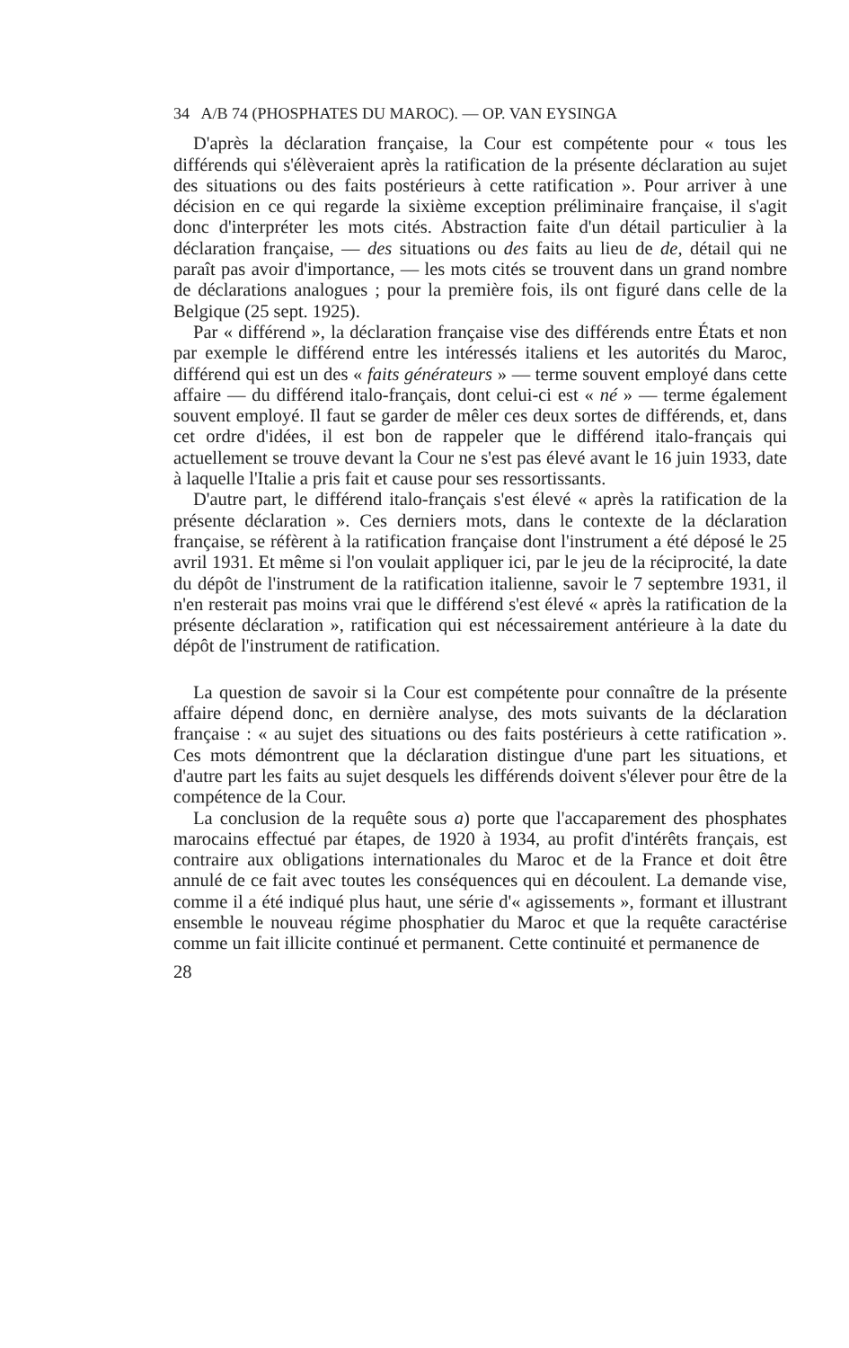34 A/B 74 (PHOSPHATES DU MAROC). — OP. VAN EYSINGA
D'après la déclaration française, la Cour est compétente pour « tous les différends qui s'élèveraient après la ratification de la présente déclaration au sujet des situations ou des faits postérieurs à cette ratification ». Pour arriver à une décision en ce qui regarde la sixième exception préliminaire française, il s'agit donc d'interpréter les mots cités. Abstraction faite d'un détail particulier à la déclaration française, — des situations ou des faits au lieu de de, détail qui ne paraît pas avoir d'importance, — les mots cités se trouvent dans un grand nombre de déclarations analogues ; pour la première fois, ils ont figuré dans celle de la Belgique (25 sept. 1925).
Par « différend », la déclaration française vise des différends entre États et non par exemple le différend entre les intéressés italiens et les autorités du Maroc, différend qui est un des « faits générateurs » — terme souvent employé dans cette affaire — du différend italo-français, dont celui-ci est « né » — terme également souvent employé. Il faut se garder de mêler ces deux sortes de différends, et, dans cet ordre d'idées, il est bon de rappeler que le différend italo-français qui actuellement se trouve devant la Cour ne s'est pas élevé avant le 16 juin 1933, date à laquelle l'Italie a pris fait et cause pour ses ressortissants.
D'autre part, le différend italo-français s'est élevé « après la ratification de la présente déclaration ». Ces derniers mots, dans le contexte de la déclaration française, se réfèrent à la ratification française dont l'instrument a été déposé le 25 avril 1931. Et même si l'on voulait appliquer ici, par le jeu de la réciprocité, la date du dépôt de l'instrument de la ratification italienne, savoir le 7 septembre 1931, il n'en resterait pas moins vrai que le différend s'est élevé « après la ratification de la présente déclaration », ratification qui est nécessairement antérieure à la date du dépôt de l'instrument de ratification.
La question de savoir si la Cour est compétente pour connaître de la présente affaire dépend donc, en dernière analyse, des mots suivants de la déclaration française : « au sujet des situations ou des faits postérieurs à cette ratification ». Ces mots démontrent que la déclaration distingue d'une part les situations, et d'autre part les faits au sujet desquels les différends doivent s'élever pour être de la compétence de la Cour.
La conclusion de la requête sous a) porte que l'accaparement des phosphates marocains effectué par étapes, de 1920 à 1934, au profit d'intérêts français, est contraire aux obligations internationales du Maroc et de la France et doit être annulé de ce fait avec toutes les conséquences qui en découlent. La demande vise, comme il a été indiqué plus haut, une série d'« agissements », formant et illustrant ensemble le nouveau régime phosphatier du Maroc et que la requête caractérise comme un fait illicite continué et permanent. Cette continuité et permanence de
28